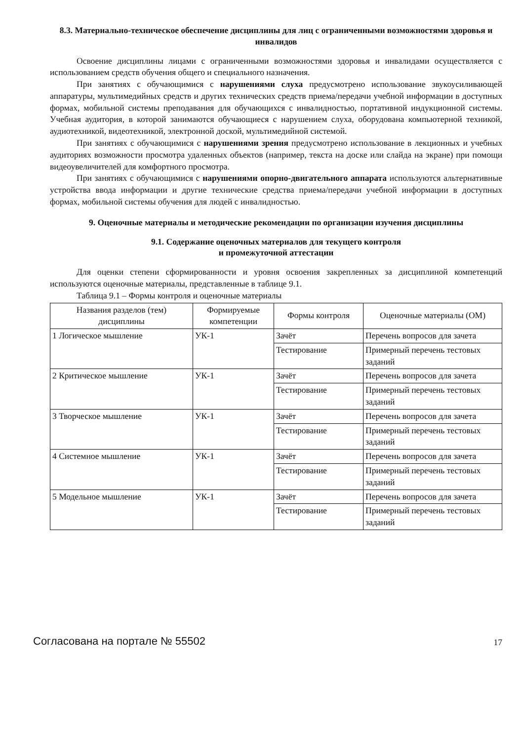8.3. Материально-техническое обеспечение дисциплины для лиц с ограниченными возможностями здоровья и инвалидов
Освоение дисциплины лицами с ограниченными возможностями здоровья и инвалидами осуществляется с использованием средств обучения общего и специального назначения.
При занятиях с обучающимися с нарушениями слуха предусмотрено использование звукоусиливающей аппаратуры, мультимедийных средств и других технических средств приема/передачи учебной информации в доступных формах, мобильной системы преподавания для обучающихся с инвалидностью, портативной индукционной системы. Учебная аудитория, в которой занимаются обучающиеся с нарушением слуха, оборудована компьютерной техникой, аудиотехникой, видеотехникой, электронной доской, мультимедийной системой.
При занятиях с обучающимися с нарушениями зрения предусмотрено использование в лекционных и учебных аудиториях возможности просмотра удаленных объектов (например, текста на доске или слайда на экране) при помощи видеоувеличителей для комфортного просмотра.
При занятиях с обучающимися с нарушениями опорно-двигательного аппарата используются альтернативные устройства ввода информации и другие технические средства приема/передачи учебной информации в доступных формах, мобильной системы обучения для людей с инвалидностью.
9. Оценочные материалы и методические рекомендации по организации изучения дисциплины
9.1. Содержание оценочных материалов для текущего контроля
и промежуточной аттестации
Для оценки степени сформированности и уровня освоения закрепленных за дисциплиной компетенций используются оценочные материалы, представленные в таблице 9.1.
Таблица 9.1 – Формы контроля и оценочные материалы
| Названия разделов (тем) дисциплины | Формируемые компетенции | Формы контроля | Оценочные материалы (ОМ) |
| --- | --- | --- | --- |
| 1 Логическое мышление | УК-1 | Зачёт | Перечень вопросов для зачета |
| | | Тестирование | Примерный перечень тестовых заданий |
| 2 Критическое мышление | УК-1 | Зачёт | Перечень вопросов для зачета |
| | | Тестирование | Примерный перечень тестовых заданий |
| 3 Творческое мышление | УК-1 | Зачёт | Перечень вопросов для зачета |
| | | Тестирование | Примерный перечень тестовых заданий |
| 4 Системное мышление | УК-1 | Зачёт | Перечень вопросов для зачета |
| | | Тестирование | Примерный перечень тестовых заданий |
| 5 Модельное мышление | УК-1 | Зачёт | Перечень вопросов для зачета |
| | | Тестирование | Примерный перечень тестовых заданий |
Согласована на портале № 55502 17